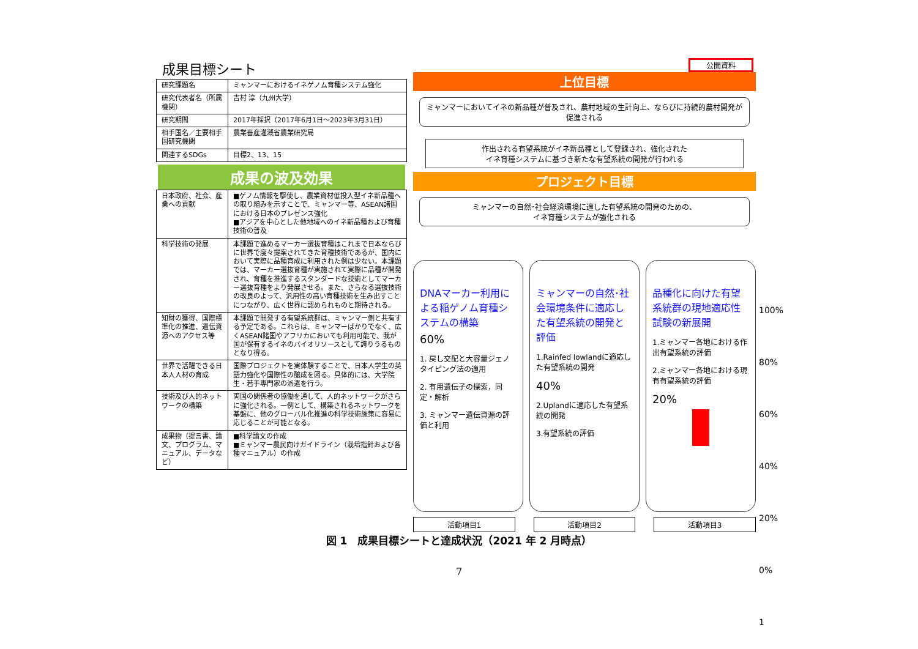成果目標シート
| 研究課題名 | ミャンマーにおけるイネゲノム育種システム強化 |
| 研究代表者名（所属機関） | 吉村 淳（九州大学） |
| 研究期間 | 2017年採択（2017年6月1日～2023年3月31日） |
| 相手国名／主要相手国研究機関 | 農業畜産灌漑省農業研究局 |
| 関連するSDGs | 目標2、13、15 |
成果の波及効果
| 日本政府、社会、産業への貢献 | ■ゲノム情報を駆使し、農業資材低投入型イネ新品種への取り組みを示すことで、ミャンマー等、ASEAN諸国における日本のプレゼンス強化 ■アジアを中心とした他地域へのイネ新品種および育種技術の普及 |
| 科学技術の発展 | 本課題で進めるマーカー選抜育種はこれまで日本ならびに世界で度々提案されてきた育種技術であるが、国内において実際に品種育成に利用された例は少ない。本課題では、マーカー選抜育種が実施されて実際に品種が開発され、育種を推進するスタンダードな技術としてマーカー選抜育種をより発展させる。また、さらなる選抜技術の改良のよって、汎用性の高い育種技術を生み出すことにつながり、広く世界に認められものと期待される。 |
| 知財の獲得、国際標準化の推進、遺伝資源へのアクセス等 | 本課題で開発する有望系統群は、ミャンマー側と共有する予定である。これらは、ミャンマーばかりでなく、広くASEAN諸国やアフリカにおいても利用可能で、我が国が保有するイネのバイオリソースとして誇りうるものとなり得る。 |
| 世界で活躍できる日本人人材の育成 | 国際プロジェクトを実体験することで、日本人学生の英語力強化や国際性の醸成を図る。具体的には、大学院生・若手専門家の派遣を行う。 |
| 技術及び人的ネットワークの構築 | 両国の関係者の協働を通して、人的ネットワークがさらに強化される。一例として、構築されるネットワークを基盤に、他のグローバル化推進の科学技術施策に容易に応じることが可能となる。 |
| 成果物（提言書、論文、プログラム、マニュアル、データなど） | ■科学論文の作成 ■ミャンマー農民向けガイドライン（栽培指針および各種マニュアル）の作成 |
公開資料
上位目標
ミャンマーにおいてイネの新品種が普及され、農村地域の生計向上、ならびに持続的農村開発が促進される
作出される有望系統がイネ新品種として登録され、強化された
イネ育種システムに基づき新たな有望系統の開発が行われる
プロジェクト目標
ミャンマーの自然･社会経済環境に適した有望系統の開発のための、
イネ育種システムが強化される
100%
80%
60%
40%
20%
0%
1
DNAマーカー利用による稲ゲノム育種システムの構築
60%
1. 戻し交配と大容量ジェノタイピング法の適用
2. 有用遺伝子の探索，同定・解析
3. ミャンマー遺伝資源の評価と利用
ミャンマーの自然･社会環境条件に適応した有望系統の開発と評価
1.Rainfed lowlandに適応した有望系統の開発
40%
2.Uplandに適応した有望系統の開発
3.有望系統の評価
品種化に向けた有望系統群の現地適応性試験の新展開
1.ミャンマー各地における作出有望系統の評価
2.ミャンマー各地における現有有望系統の評価
20%
活動項目1 活動項目2 活動項目3
図 1　成果目標シートと達成状況（2021 年 2 月時点）
7